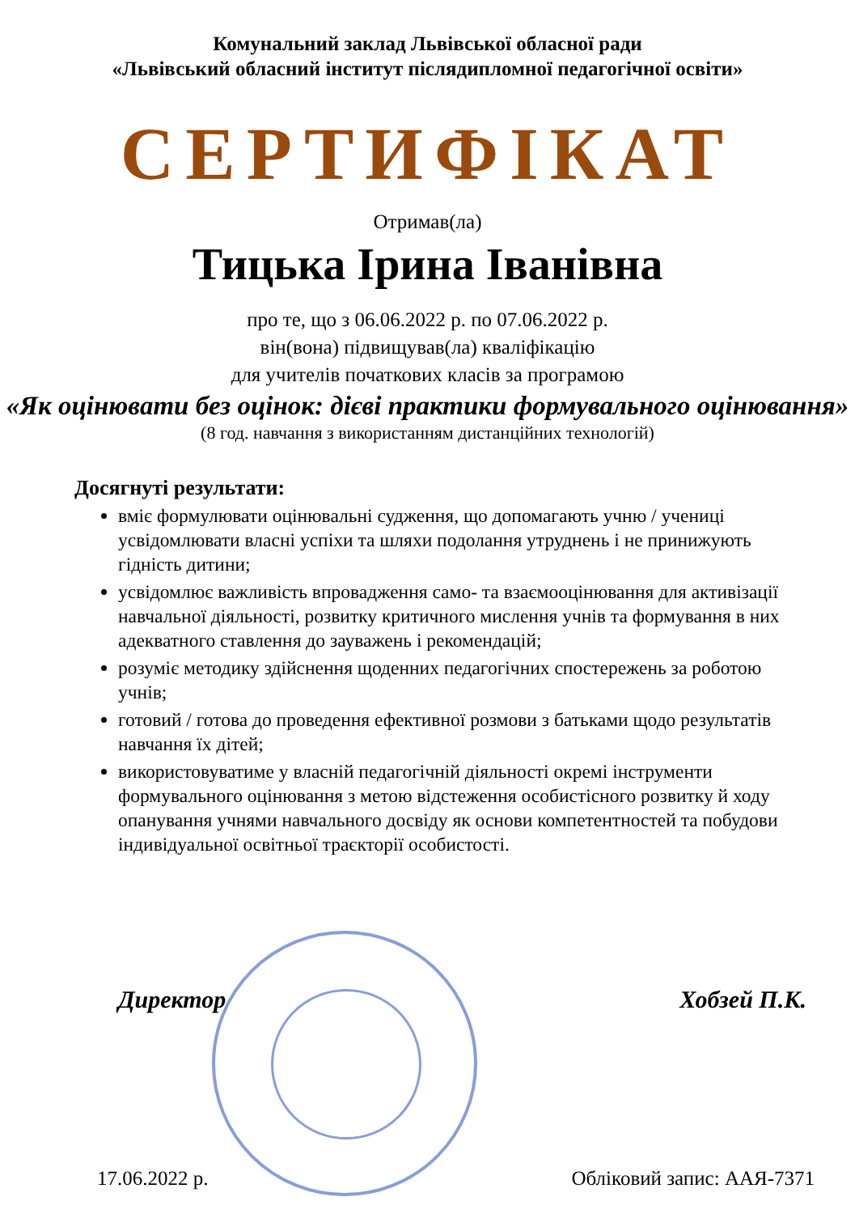Комунальний заклад Львівської обласної ради
«Львівський обласний інститут післядипломної педагогічної освіти»
СЕРТИФІКАТ
Отримав(ла)
Тицька Ірина Іванівна
про те, що з 06.06.2022 р. по 07.06.2022 р.
він(вона) підвищував(ла) кваліфікацію
для учителів початкових класів за програмою
«Як оцінювати без оцінок: дієві практики формувального оцінювання»
(8 год. навчання з використанням дистанційних технологій)
Досягнуті результати:
вміє формулювати оцінювальні судження, що допомагають учню / учениці усвідомлювати власні успіхи та шляхи подолання утруднень і не принижують гідність дитини;
усвідомлює важливість впровадження само- та взаємооцінювання для активізації навчальної діяльності, розвитку критичного мислення учнів та формування в них адекватного ставлення до зауважень і рекомендацій;
розуміє методику здійснення щоденних педагогічних спостережень за роботою учнів;
готовий / готова до проведення ефективної розмови з батьками щодо результатів навчання їх дітей;
використовуватиме у власній педагогічній діяльності окремі інструменти формувального оцінювання з метою відстеження особистісного розвитку й ходу опанування учнями навчального досвіду як основи компетентностей та побудови індивідуальної освітньої траєкторії особистості.
Директор Хобзей П.К.
17.06.2022 р. Обліковий запис: ААЯ-7371